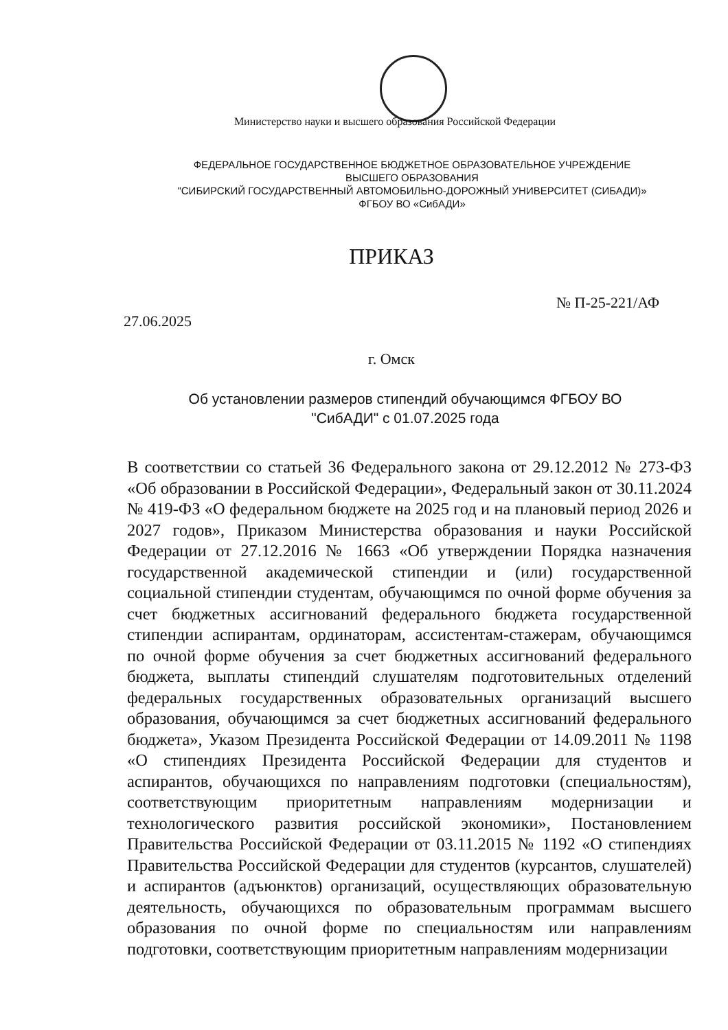Министерство науки и высшего образования Российской Федерации
ФЕДЕРАЛЬНОЕ ГОСУДАРСТВЕННОЕ БЮДЖЕТНОЕ ОБРАЗОВАТЕЛЬНОЕ УЧРЕЖДЕНИЕ
ВЫСШЕГО ОБРАЗОВАНИЯ
"СИБИРСКИЙ ГОСУДАРСТВЕННЫЙ АВТОМОБИЛЬНО-ДОРОЖНЫЙ УНИВЕРСИТЕТ (СИБАДИ)»
ФГБОУ ВО «СибАДИ»
ПРИКАЗ
№ П-25-221/АФ
27.06.2025
г. Омск
Об установлении размеров стипендий обучающимся ФГБОУ ВО
"СибАДИ" с 01.07.2025 года
В соответствии со статьей 36 Федерального закона от 29.12.2012 № 273-ФЗ «Об образовании в Российской Федерации», Федеральный закон от 30.11.2024 № 419-ФЗ «О федеральном бюджете на 2025 год и на плановый период 2026 и 2027 годов», Приказом Министерства образования и науки Российской Федерации от 27.12.2016 № 1663 «Об утверждении Порядка назначения государственной академической стипендии и (или) государственной социальной стипендии студентам, обучающимся по очной форме обучения за счет бюджетных ассигнований федерального бюджета государственной стипендии аспирантам, ординаторам, ассистентам-стажерам, обучающимся по очной форме обучения за счет бюджетных ассигнований федерального бюджета, выплаты стипендий слушателям подготовительных отделений федеральных государственных образовательных организаций высшего образования, обучающимся за счет бюджетных ассигнований федерального бюджета», Указом Президента Российской Федерации от 14.09.2011 № 1198 «О стипендиях Президента Российской Федерации для студентов и аспирантов, обучающихся по направлениям подготовки (специальностям), соответствующим приоритетным направлениям модернизации и технологического развития российской экономики», Постановлением Правительства Российской Федерации от 03.11.2015 № 1192 «О стипендиях Правительства Российской Федерации для студентов (курсантов, слушателей) и аспирантов (адъюнктов) организаций, осуществляющих образовательную деятельность, обучающихся по образовательным программам высшего образования по очной форме по специальностям или направлениям подготовки, соответствующим приоритетным направлениям модернизации